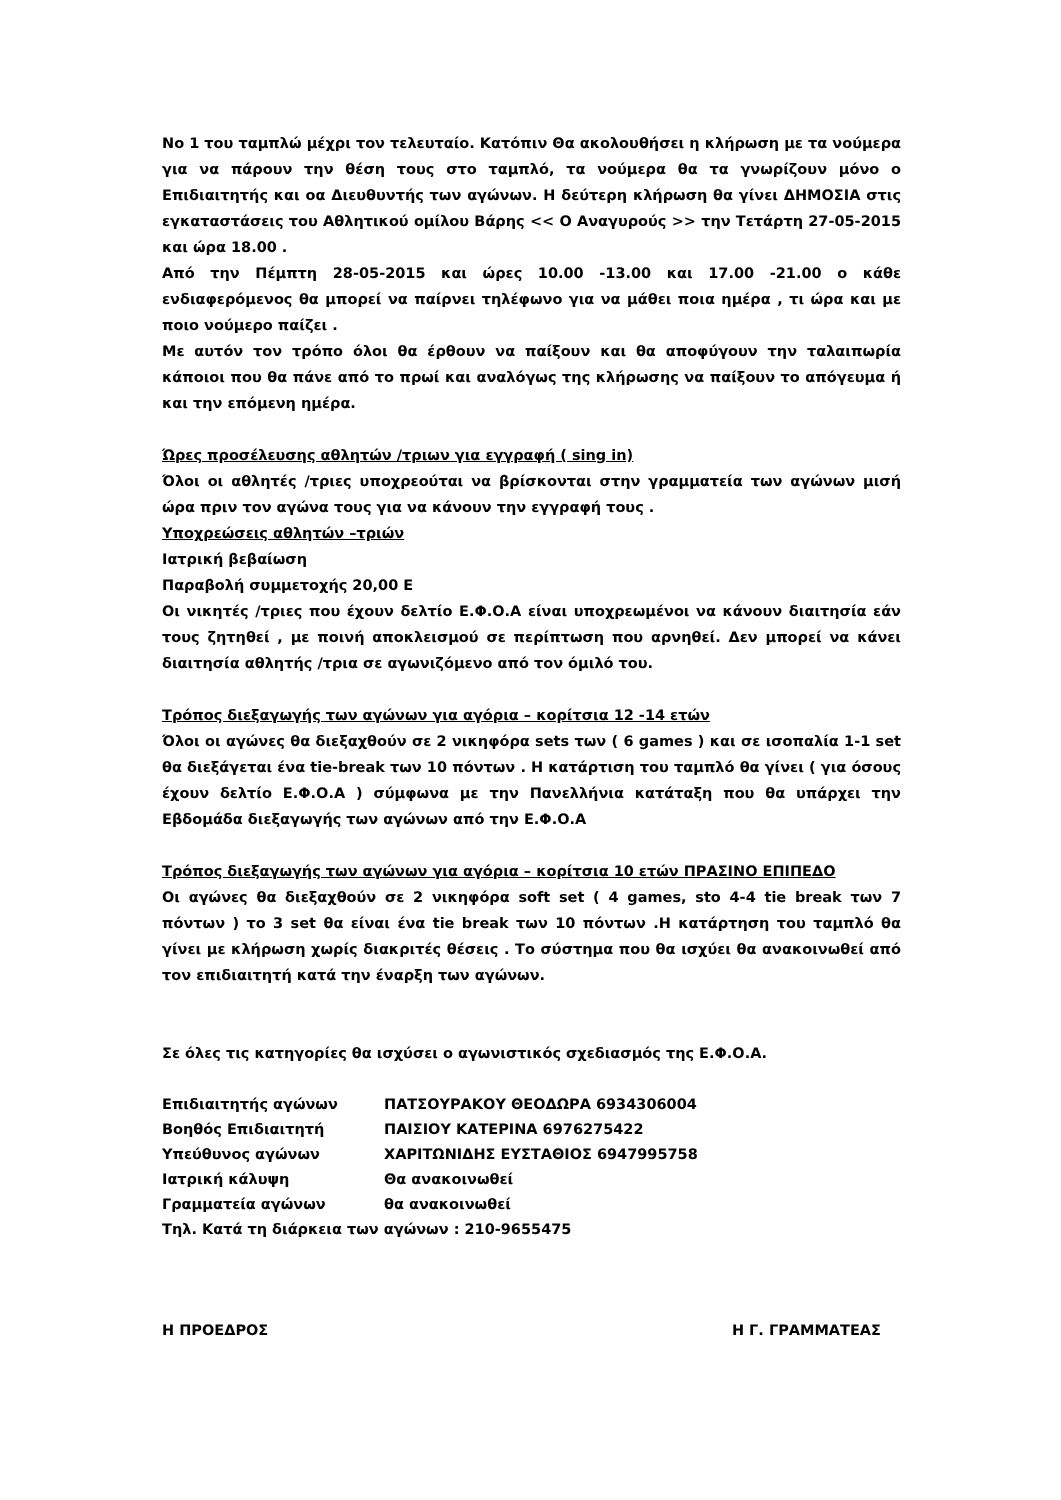Νο 1 του ταμπλώ μέχρι τον τελευταίο. Κατόπιν Θα ακολουθήσει η κλήρωση με τα νούμερα για να πάρουν την θέση τους στο ταμπλό, τα νούμερα θα τα γνωρίζουν μόνο ο Επιδιαιτητής και οα Διευθυντής των αγώνων. Η δεύτερη κλήρωση θα γίνει ΔΗΜΟΣΙΑ στις εγκαταστάσεις του Αθλητικού ομίλου Βάρης << Ο Αναγυρούς >> την Τετάρτη 27-05-2015 και ώρα 18.00 .
Από την Πέμπτη 28-05-2015 και ώρες 10.00 -13.00 και 17.00 -21.00 ο κάθε ενδιαφερόμενος θα μπορεί να παίρνει τηλέφωνο για να μάθει ποια ημέρα , τι ώρα και με ποιο νούμερο παίζει .
Με αυτόν τον τρόπο όλοι θα έρθουν να παίξουν και θα αποφύγουν την ταλαιπωρία κάποιοι που θα πάνε από το πρωί και αναλόγως της κλήρωσης να παίξουν το απόγευμα ή και την επόμενη ημέρα.
Ώρες προσέλευσης αθλητών /τριων για εγγραφή ( sing in)
Όλοι οι αθλητές /τριες υποχρεούται να βρίσκονται στην γραμματεία των αγώνων μισή ώρα πριν τον αγώνα τους για να κάνουν την εγγραφή τους .
Υποχρεώσεις αθλητών –τριών
Ιατρική βεβαίωση
Παραβολή συμμετοχής 20,00 Ε
Οι νικητές /τριες που έχουν δελτίο Ε.Φ.Ο.Α είναι υποχρεωμένοι να κάνουν διαιτησία εάν τους ζητηθεί , με ποινή αποκλεισμού σε περίπτωση που αρνηθεί. Δεν μπορεί να κάνει διαιτησία αθλητής /τρια σε αγωνιζόμενο από τον όμιλό του.
Τρόπος διεξαγωγής των αγώνων για αγόρια – κορίτσια 12 -14 ετών
Όλοι οι αγώνες θα διεξαχθούν σε 2 νικηφόρα sets των ( 6 games ) και σε ισοπαλία 1-1 set θα διεξάγεται ένα tie-break των 10 πόντων . Η κατάρτιση του ταμπλό θα γίνει ( για όσους έχουν δελτίο Ε.Φ.Ο.Α ) σύμφωνα με την Πανελλήνια κατάταξη που θα υπάρχει την Εβδομάδα διεξαγωγής των αγώνων από την Ε.Φ.Ο.Α
Τρόπος διεξαγωγής των αγώνων για αγόρια – κορίτσια 10 ετών ΠΡΑΣΙΝΟ ΕΠΙΠΕΔΟ
Οι αγώνες θα διεξαχθούν σε 2 νικηφόρα soft set ( 4 games, sto 4-4 tie break των 7 πόντων ) το 3 set θα είναι ένα tie break των 10 πόντων .Η κατάρτηση του ταμπλό θα γίνει με κλήρωση χωρίς διακριτές θέσεις . Το σύστημα που θα ισχύει θα ανακοινωθεί από τον επιδιαιτητή κατά την έναρξη των αγώνων.
Σε όλες τις κατηγορίες θα ισχύσει ο αγωνιστικός σχεδιασμός της Ε.Φ.Ο.Α.
| Επιδιαιτητής αγώνων | ΠΑΤΣΟΥΡΑΚΟΥ ΘΕΟΔΩΡΑ 6934306004 |
| Βοηθός Επιδιαιτητή | ΠΑΙΣΙΟΥ ΚΑΤΕΡΙΝΑ 6976275422 |
| Υπεύθυνος αγώνων | ΧΑΡΙΤΩΝΙΔΗΣ ΕΥΣΤΑΘΙΟΣ 6947995758 |
| Ιατρική κάλυψη | Θα ανακοινωθεί |
| Γραμματεία αγώνων | θα ανακοινωθεί |
| Τηλ. Κατά τη διάρκεια των αγώνων : 210-9655475 | |
Η ΠΡΟΕΔΡΟΣ Η Γ. ΓΡΑΜΜΑΤΕΑΣ